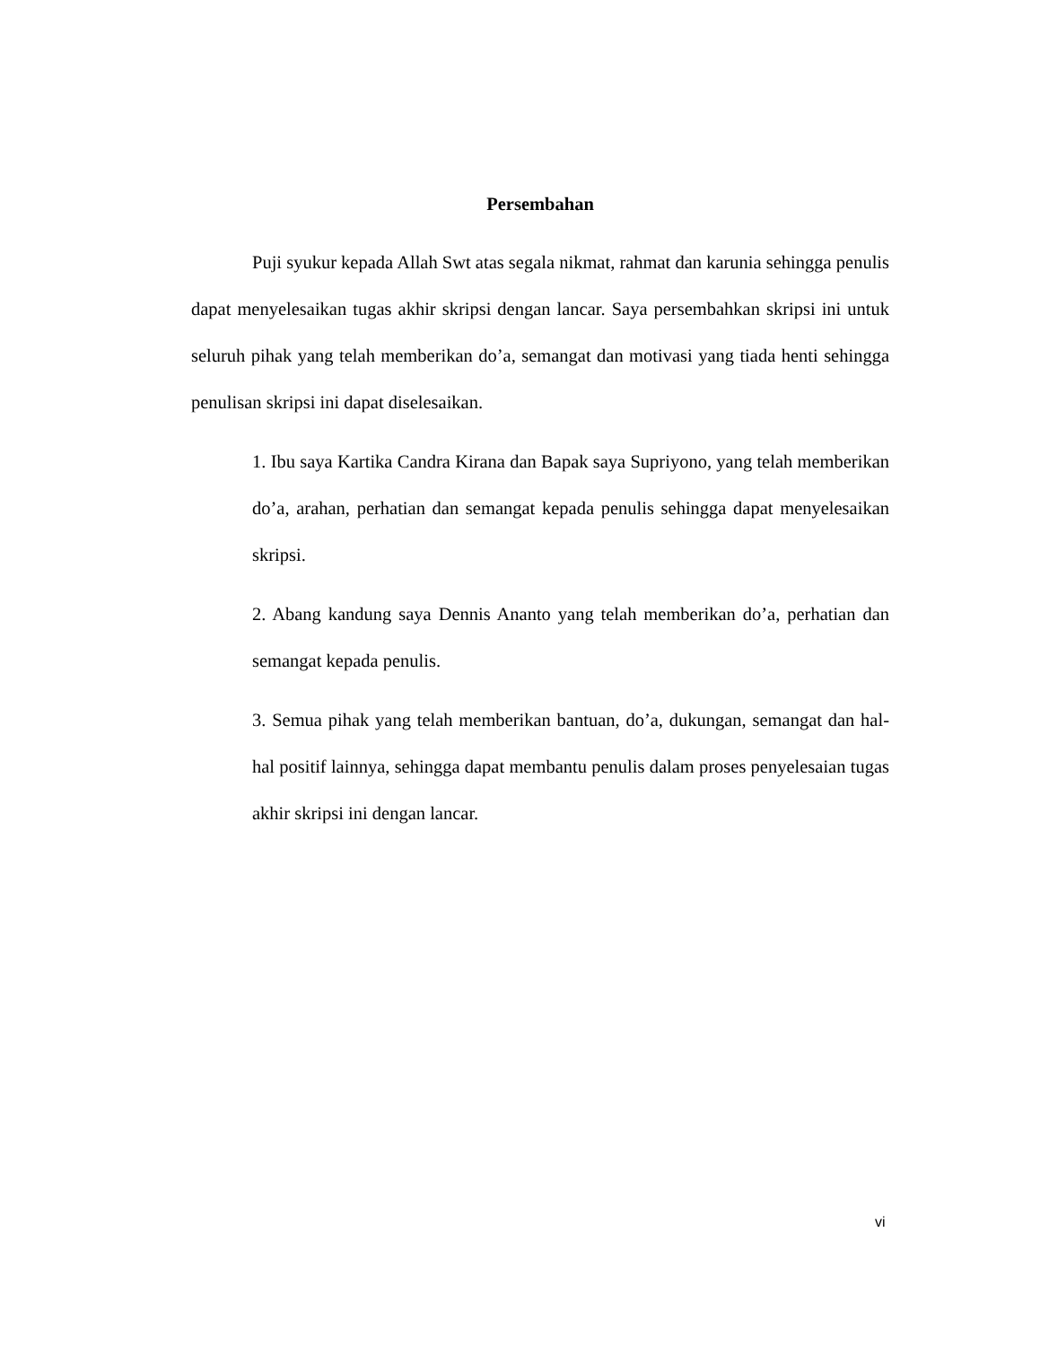Persembahan
Puji syukur kepada Allah Swt atas segala nikmat, rahmat dan karunia sehingga penulis dapat menyelesaikan tugas akhir skripsi dengan lancar. Saya persembahkan skripsi ini untuk seluruh pihak yang telah memberikan do’a, semangat dan motivasi yang tiada henti sehingga penulisan skripsi ini dapat diselesaikan.
1. Ibu saya Kartika Candra Kirana dan Bapak saya Supriyono, yang telah memberikan do’a, arahan, perhatian dan semangat kepada penulis sehingga dapat menyelesaikan skripsi.
2. Abang kandung saya Dennis Ananto yang telah memberikan do’a, perhatian dan semangat kepada penulis.
3. Semua pihak yang telah memberikan bantuan, do’a, dukungan, semangat dan hal-hal positif lainnya, sehingga dapat membantu penulis dalam proses penyelesaian tugas akhir skripsi ini dengan lancar.
vi